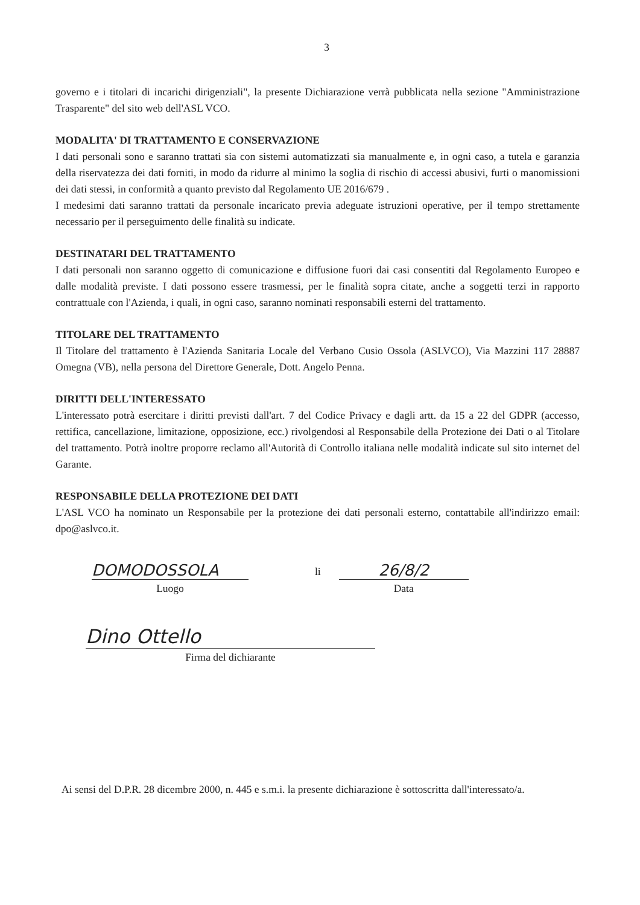3
governo e i titolari di incarichi dirigenziali", la presente Dichiarazione verrà pubblicata nella sezione "Amministrazione Trasparente" del sito web dell'ASL VCO.
MODALITA' DI TRATTAMENTO E CONSERVAZIONE
I dati personali sono e saranno trattati sia con sistemi automatizzati sia manualmente e, in ogni caso, a tutela e garanzia della riservatezza dei dati forniti, in modo da ridurre al minimo la soglia di rischio di accessi abusivi, furti o manomissioni dei dati stessi, in conformità a quanto previsto dal Regolamento UE 2016/679 .
I medesimi dati saranno trattati da personale incaricato previa adeguate istruzioni operative, per il tempo strettamente necessario per il perseguimento delle finalità su indicate.
DESTINATARI DEL TRATTAMENTO
I dati personali non saranno oggetto di comunicazione e diffusione fuori dai casi consentiti dal Regolamento Europeo e dalle modalità previste. I dati possono essere trasmessi, per le finalità sopra citate, anche a soggetti terzi in rapporto contrattuale con l'Azienda, i quali, in ogni caso, saranno nominati responsabili esterni del trattamento.
TITOLARE DEL TRATTAMENTO
Il Titolare del trattamento è l'Azienda Sanitaria Locale del Verbano Cusio Ossola (ASLVCO), Via Mazzini 117 28887 Omegna (VB), nella persona del Direttore Generale, Dott. Angelo Penna.
DIRITTI DELL'INTERESSATO
L'interessato potrà esercitare i diritti previsti dall'art. 7 del Codice Privacy e dagli artt. da 15 a 22 del GDPR (accesso, rettifica, cancellazione, limitazione, opposizione, ecc.) rivolgendosi al Responsabile della Protezione dei Dati o al Titolare del trattamento. Potrà inoltre proporre reclamo all'Autorità di Controllo italiana nelle modalità indicate sul sito internet del Garante.
RESPONSABILE DELLA PROTEZIONE DEI DATI
L'ASL VCO ha nominato un Responsabile per la protezione dei dati personali esterno, contattabile all'indirizzo email: dpo@aslvco.it.
DOMODOSSOLA
Luogo
li
26/8/2
Data
Dino Ottello
Firma del dichiarante
Ai sensi del D.P.R. 28 dicembre 2000, n. 445 e s.m.i. la presente dichiarazione è sottoscritta dall'interessato/a.